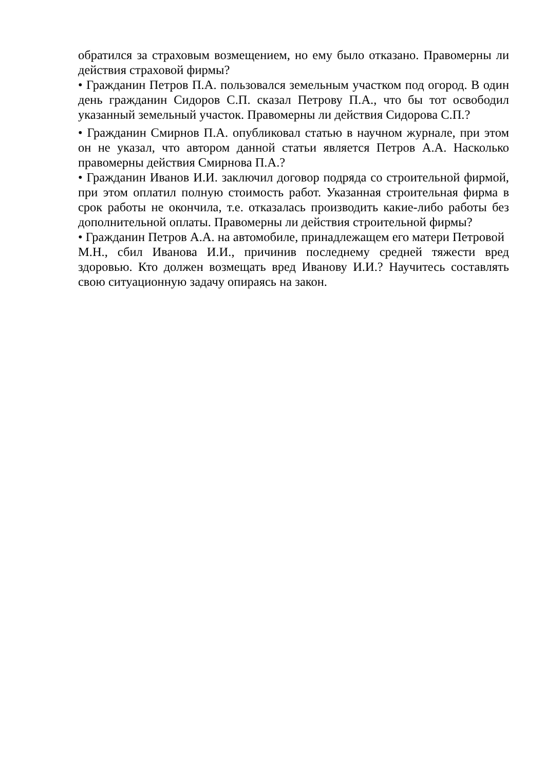обратился за страховым возмещением, но ему было отказано. Правомерны ли действия страховой фирмы?
• Гражданин Петров П.А. пользовался земельным участком под огород. В один день гражданин Сидоров С.П. сказал Петрову П.А., что бы тот освободил указанный земельный участок. Правомерны ли действия Сидорова С.П.?
• Гражданин Смирнов П.А. опубликовал статью в научном журнале, при этом он не указал, что автором данной статьи является Петров А.А. Насколько правомерны действия Смирнова П.А.?
• Гражданин Иванов И.И. заключил договор подряда со строительной фирмой, при этом оплатил полную стоимость работ. Указанная строительная фирма в срок работы не окончила, т.е. отказалась производить какие-либо работы без дополнительной оплаты. Правомерны ли действия строительной фирмы?
• Гражданин Петров А.А. на автомобиле, принадлежащем его матери Петровой
М.Н., сбил Иванова И.И., причинив последнему средней тяжести вред здоровью. Кто должен возмещать вред Иванову И.И.? Научитесь составлять свою ситуационную задачу опираясь на закон.